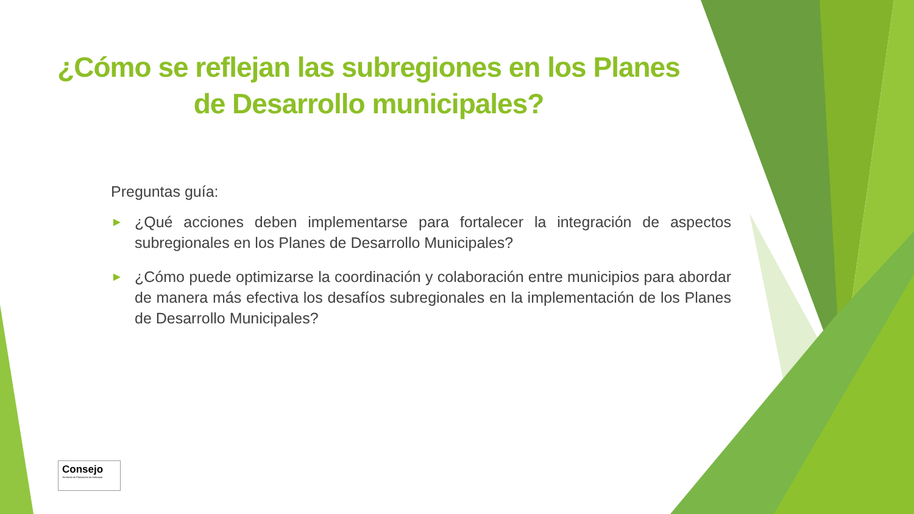¿Cómo se reflejan las subregiones en los Planes de Desarrollo municipales?
Preguntas guía:
► ¿Qué acciones deben implementarse para fortalecer la integración de aspectos subregionales en los Planes de Desarrollo Municipales?
► ¿Cómo puede optimizarse la coordinación y colaboración entre municipios para abordar de manera más efectiva los desafíos subregionales en la implementación de los Planes de Desarrollo Municipales?
Consejo
Territorial de Planeación de Antioquia